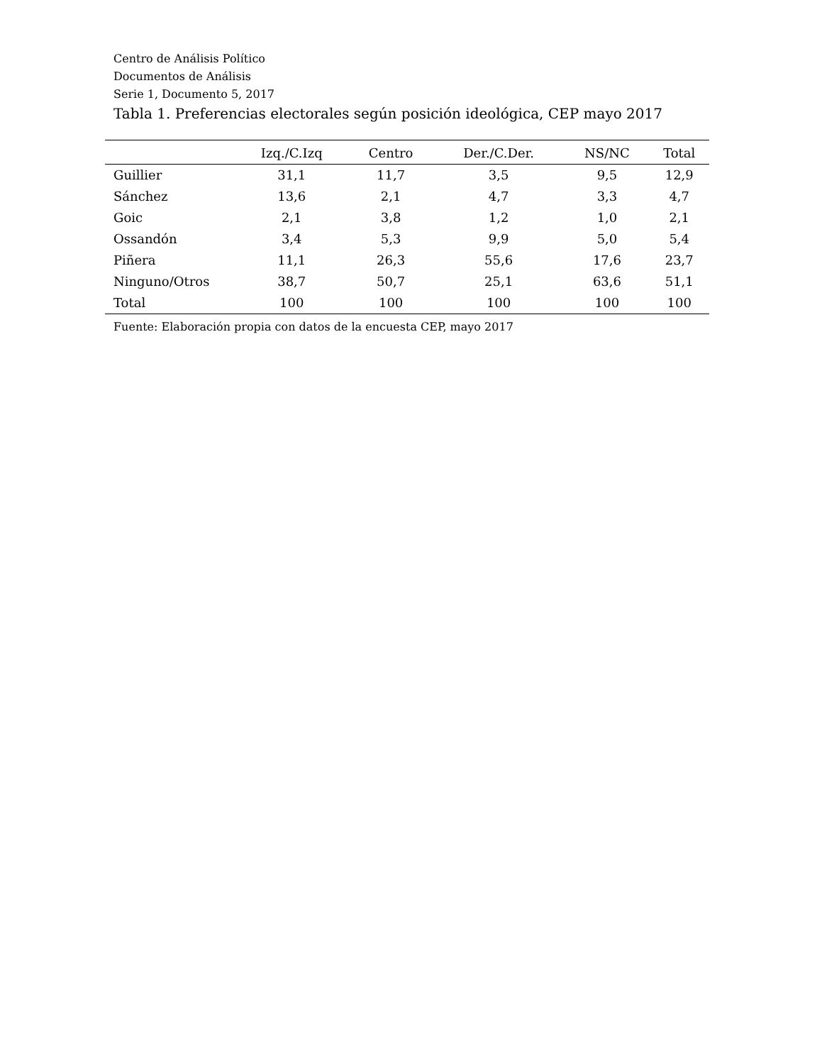Centro de Análisis Político
Documentos de Análisis
Serie 1, Documento 5, 2017
Tabla 1. Preferencias electorales según posición ideológica, CEP mayo 2017
| | Izq./C.Izq | Centro | Der./C.Der. | NS/NC | Total |
| --- | --- | --- | --- | --- | --- |
| Guillier | 31,1 | 11,7 | 3,5 | 9,5 | 12,9 |
| Sánchez | 13,6 | 2,1 | 4,7 | 3,3 | 4,7 |
| Goic | 2,1 | 3,8 | 1,2 | 1,0 | 2,1 |
| Ossandón | 3,4 | 5,3 | 9,9 | 5,0 | 5,4 |
| Piñera | 11,1 | 26,3 | 55,6 | 17,6 | 23,7 |
| Ninguno/Otros | 38,7 | 50,7 | 25,1 | 63,6 | 51,1 |
| Total | 100 | 100 | 100 | 100 | 100 |
Fuente: Elaboración propia con datos de la encuesta CEP, mayo 2017